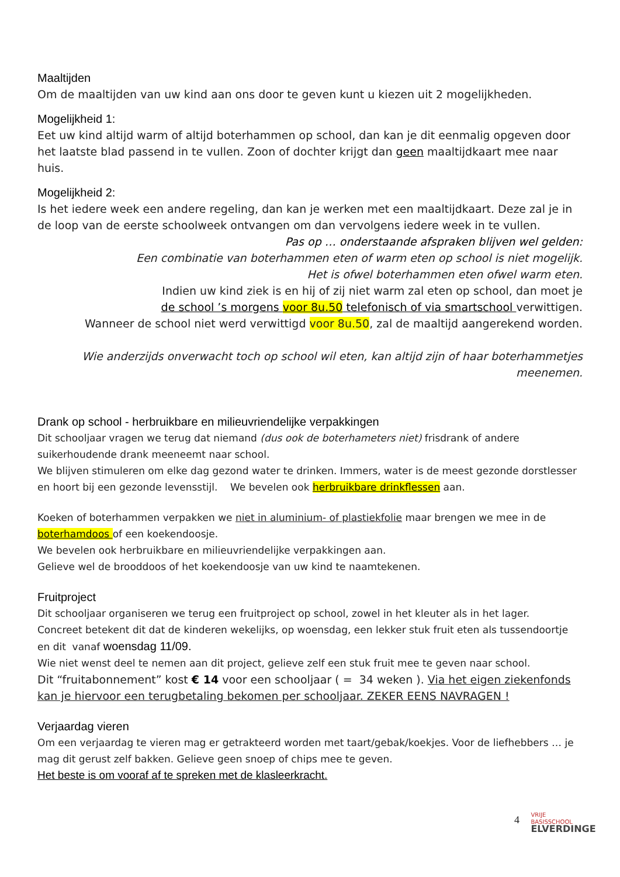Maaltijden
Om de maaltijden van uw kind aan ons door te geven kunt u kiezen uit 2 mogelijkheden.
Mogelijkheid 1:
Eet uw kind altijd warm of altijd boterhammen op school, dan kan je dit eenmalig opgeven door het laatste blad passend in te vullen. Zoon of dochter krijgt dan geen maaltijdkaart mee naar huis.
Mogelijkheid 2:
Is het iedere week een andere regeling, dan kan je werken met een maaltijdkaart. Deze zal je in de loop van de eerste schoolweek ontvangen om dan vervolgens iedere week in te vullen.
Pas op … onderstaande afspraken blijven wel gelden:
Een combinatie van boterhammen eten of warm eten op school is niet mogelijk.
Het is ofwel boterhammen eten ofwel warm eten.
Indien uw kind ziek is en hij of zij niet warm zal eten op school, dan moet je
de school ’s morgens voor 8u.50 telefonisch of via smartschool verwittigen.
Wanneer de school niet werd verwittigd voor 8u.50, zal de maaltijd aangerekend worden.
Wie anderzijds onverwacht toch op school wil eten, kan altijd zijn of haar boterhammetjes meenemen.
Drank op school - herbruikbare en milieuvriendelijke verpakkingen
Dit schooljaar vragen we terug dat niemand (dus ook de boterhameters niet) frisdrank of andere suikerhoudende drank meeneemt naar school.
We blijven stimuleren om elke dag gezond water te drinken. Immers, water is de meest gezonde dorstlesser en hoort bij een gezonde levensstijl. We bevelen ook herbruikbare drinkflessen aan.
Koeken of boterhammen verpakken we niet in aluminium- of plastiekfolie maar brengen we mee in de boterhamdoos of een koekendoosje.
We bevelen ook herbruikbare en milieuvriendelijke verpakkingen aan.
Gelieve wel de brooddoos of het koekendoosje van uw kind te naamtekenen.
Fruitproject
Dit schooljaar organiseren we terug een fruitproject op school, zowel in het kleuter als in het lager.
Concreet betekent dit dat de kinderen wekelijks, op woensdag, een lekker stuk fruit eten als tussendoortje en dit vanaf woensdag 11/09.
Wie niet wenst deel te nemen aan dit project, gelieve zelf een stuk fruit mee te geven naar school.
Dit “fruitabonnement” kost € 14 voor een schooljaar ( = 34 weken ). Via het eigen ziekenfonds kan je hiervoor een terugbetaling bekomen per schooljaar. ZEKER EENS NAVRAGEN !
Verjaardag vieren
Om een verjaardag te vieren mag er getrakteerd worden met taart/gebak/koekjes. Voor de liefhebbers … je mag dit gerust zelf bakken. Gelieve geen snoep of chips mee te geven.
Het beste is om vooraf af te spreken met de klasleerkracht.
4 VRIJE
BASISSCHOOL
ELVERDINGE